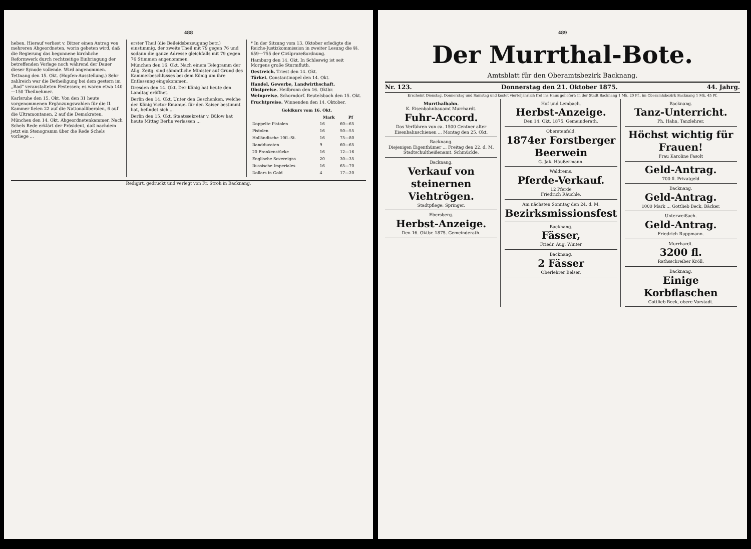488
heben. Hierauf verliest v. Bitzer einen Antrag von mehreren Abgeordneten, worin gebeten wird, daß die Regierung das begonnene kirchliche Reformwerk durch rechtzeitige Einbringung der betreffenden Vorlage noch während der Dauer dieser Synode vollende. Wird angenommen.
Tettnang den 15. Okt. (Hopfen-Ausstellung.) Sehr zahlreich war die Betheiligung bei dem gestern im „Rad" veranstalteten Festessen; es waren etwa 140—150 Theilnehmer.
Karlsruhe den 15. Okt. Von den 31 heute vorgenommenen Ergänzungswahlen für die II. Kammer fielen 22 auf die Nationalliberalen, 6 auf die Ultramontanen, 2 auf die Demokraten.
München den 14. Okt. Abgeordnetenkammer. Nach Schels Rede erklärt der Präsident, daß nachdem jetzt ein Stenogramm über die Rede Schels vorliege ...
erster Theil (die Beileidsbezeugung betr.) einstimmig, der zweite Theil mit 79 gegen 76 und sodann die ganze Adresse gleichfalls mit 79 gegen 76 Stimmen angenommen.
München den 16. Okt. Nach einem Telegramm der Allg. Zeitg. sind sämmtliche Minister auf Grund des Kammerbeschlusses bei dem König um ihre Entlassung eingekommen.
Dresden den 14. Okt. Der König hat heute den Landtag eröffnet.
Berlin den 14. Okt. Unter den Geschenken, welche der König Victor Emanuel für den Kaiser bestimmt hat, befindet sich ...
Berlin den 15. Okt. Staatssekretär v. Bülow hat heute Mittag Berlin verlassen ...
* In der Sitzung vom 13. Oktober erledigte die Reichs-Justizkommission in zweiter Lesung die §§. 659—755 der Civilprozeßordnung.
Hamburg den 14. Okt. In Schleswig ist seit Morgens große Sturmfluth.
Oestreich. Triest den 14. Okt.
Türkei. Constantinopel den 14. Okt.
Handel, Gewerbe, Landwirthschaft. Obstpreise. Heilbronn den 16. Oktbr.
Weinpreise. Schorndorf. Beutelsbach den 15. Okt.
Fruchtpreise. Winnenden den 14. Oktober.
| Goldkurs vom 16. Okt. | | |
| --- | --- | --- |
| | Mark | Pf |
| Doppelte Pistolen | 16 | 60—65 |
| Pistolen | 16 | 50—55 |
| Holländische 10fl.-St. | 16 | 75—80 |
| Randducaten | 9 | 60—65 |
| 20 Frankenstücke | 16 | 12—16 |
| Englische Sovereigns | 20 | 30—35 |
| Russische Imperiales | 16 | 65—70 |
| Dollars in Gold | 4 | 17—20 |
Redigirt, gedruckt und verlegt von Fr. Stroh in Backnang.
489
Der Murrthal-Bote.
Amtsblatt für den Oberamtsbezirk Backnang.
Nr. 123. Donnerstag den 21. Oktober 1875. 44. Jahrg.
Erscheint Dienstag, Donnerstag und Samstag und kostet vierteljährlich frei ins Haus geliefert: in der Stadt Backnang 1 Mk. 20 Pf., im Oberamtsbezirk Backnang 1 Mk. 45 Pf.
Murrthalbahn.
K. Eisenbahnbauamt Murrhardt.
Fuhr-Accord.
Das Verführen von ca. 1500 Centner alter Eisenbahnschienen ... Montag den 25. Okt.
Backnang.
Diejenigen Eigenthümer ... Freitag den 22. d. M.
Stadtschultheißenamt. Schmückle.
Backnang.
Verkauf von steinernen Viehtrögen.
Stadtpflege: Springer.
Ebersberg.
Herbst-Anzeige.
Den 16. Oktbr. 1875. Gemeinderath.
Hof und Lembach,
Herbst-Anzeige.
Den 14. Okt. 1875. Gemeinderath.
Oberstenfeld.
1874er Forstberger Beerwein
G. Jak. Häußermann.
Waldrems.
Pferde-Verkauf.
12 Pferde
Friedrich Räuchle.
Am nächsten Sonntag den 24. d. M.
Bezirksmissionsfest
Backnang.
Fässer,
Friedr. Aug. Winter
Backnang.
2 Fässer
Oberlehrer Belser.
Backnang.
Tanz-Unterricht.
Ph. Hahn, Tanzlehrer.
Höchst wichtig für Frauen!
Frau Karoline Fasolt
Geld-Antrag.
700 fl. Privatgeld
Backnang.
Geld-Antrag.
1000 Mark ... Gottlieb Beck, Bäcker.
Unterweißach.
Geld-Antrag.
Friedrich Ruppmann.
Murrhardt.
3200 fl.
Rathsschreiber Kröll.
Backnang.
Einige Korbflaschen
Gottlieb Beck, obere Vorstadt.